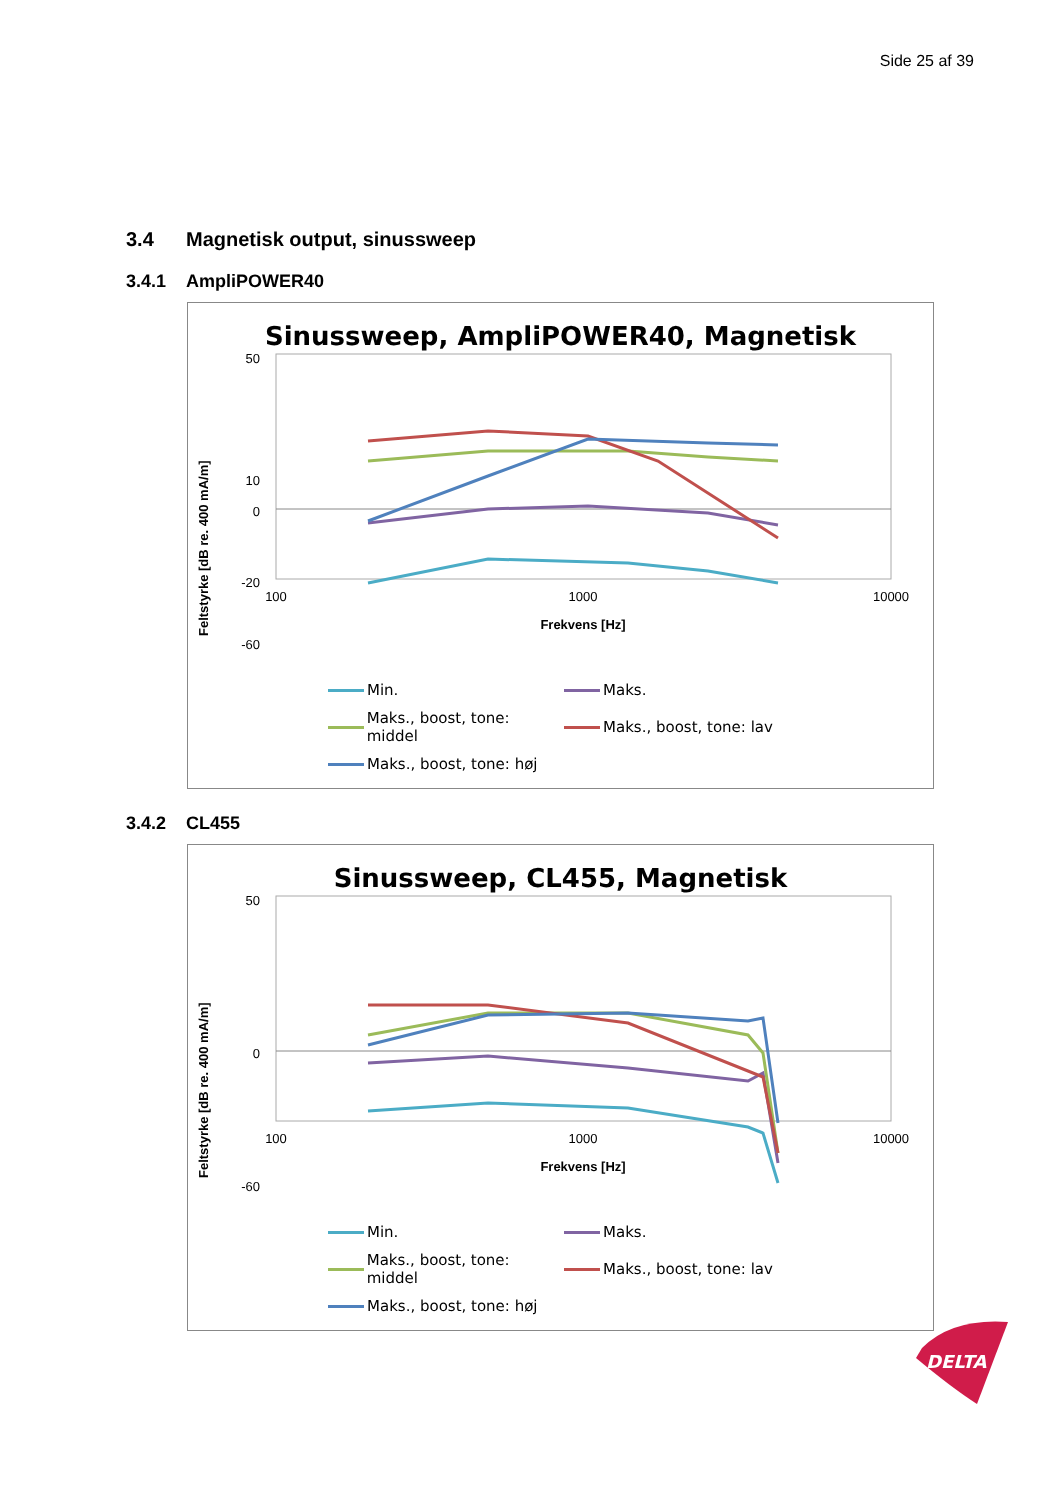Side 25 af 39
3.4 Magnetisk output, sinussweep
3.4.1 AmpliPOWER40
Sinussweep, AmpliPOWER40, Magnetisk
Feltstyrke [dB re. 400 mA/m]
50
10
0
-20
x
-60
100
1000
10000
Frekvens [Hz]
Min.
Maks.
Maks., boost, tone: middel
Maks., boost, tone: lav
Maks., boost, tone: høj
3.4.2 CL455
Sinussweep, CL455, Magnetisk
Feltstyrke [dB re. 400 mA/m]
50
0
-60
100
1000
10000
Frekvens [Hz]
Min.
Maks.
Maks., boost, tone: middel
Maks., boost, tone: lav
Maks., boost, tone: høj
DELTA